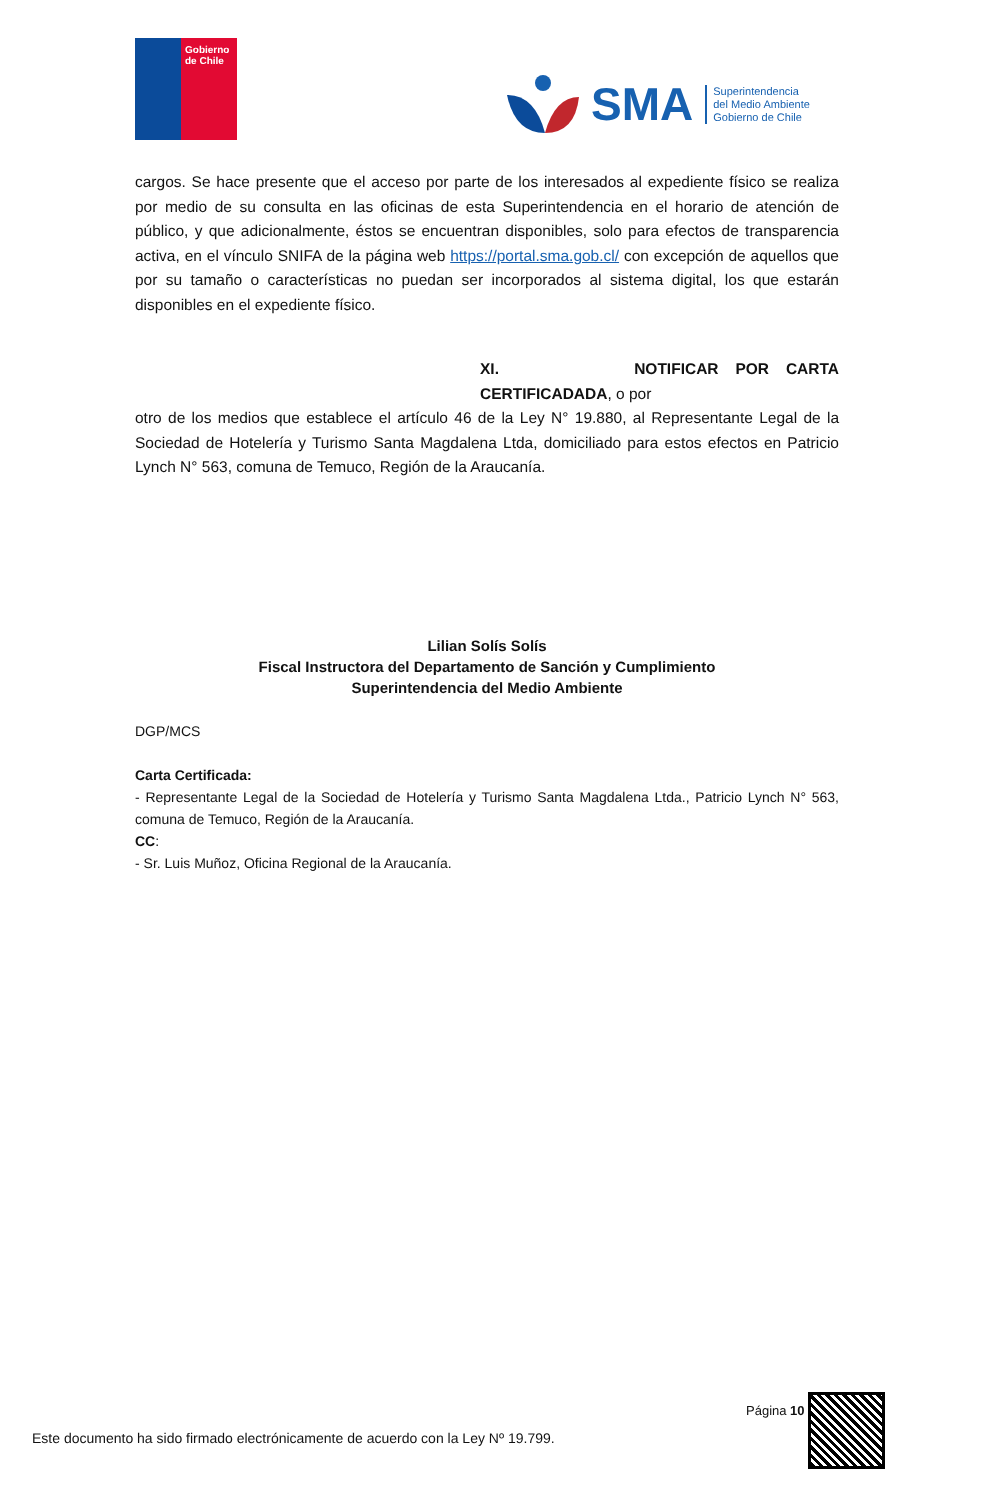Gobierno de Chile
SMA
Superintendencia
del Medio Ambiente
Gobierno de Chile
cargos. Se hace presente que el acceso por parte de los interesados al expediente físico se realiza por medio de su consulta en las oficinas de esta Superintendencia en el horario de atención de público, y que adicionalmente, éstos se encuentran disponibles, solo para efectos de transparencia activa, en el vínculo SNIFA de la página web https://portal.sma.gob.cl/ con excepción de aquellos que por su tamaño o características no puedan ser incorporados al sistema digital, los que estarán disponibles en el expediente físico.
XI. NOTIFICAR POR CARTA CERTIFICADADA, o por
otro de los medios que establece el artículo 46 de la Ley N° 19.880, al Representante Legal de la Sociedad de Hotelería y Turismo Santa Magdalena Ltda, domiciliado para estos efectos en Patricio Lynch N° 563, comuna de Temuco, Región de la Araucanía.
Lilian Solís Solís
Fiscal Instructora del Departamento de Sanción y Cumplimiento
Superintendencia del Medio Ambiente
DGP/MCS
Carta Certificada:
- Representante Legal de la Sociedad de Hotelería y Turismo Santa Magdalena Ltda., Patricio Lynch N° 563, comuna de Temuco, Región de la Araucanía.
CC:
- Sr. Luis Muñoz, Oficina Regional de la Araucanía.
Página 10
Este documento ha sido firmado electrónicamente de acuerdo con la Ley Nº 19.799.